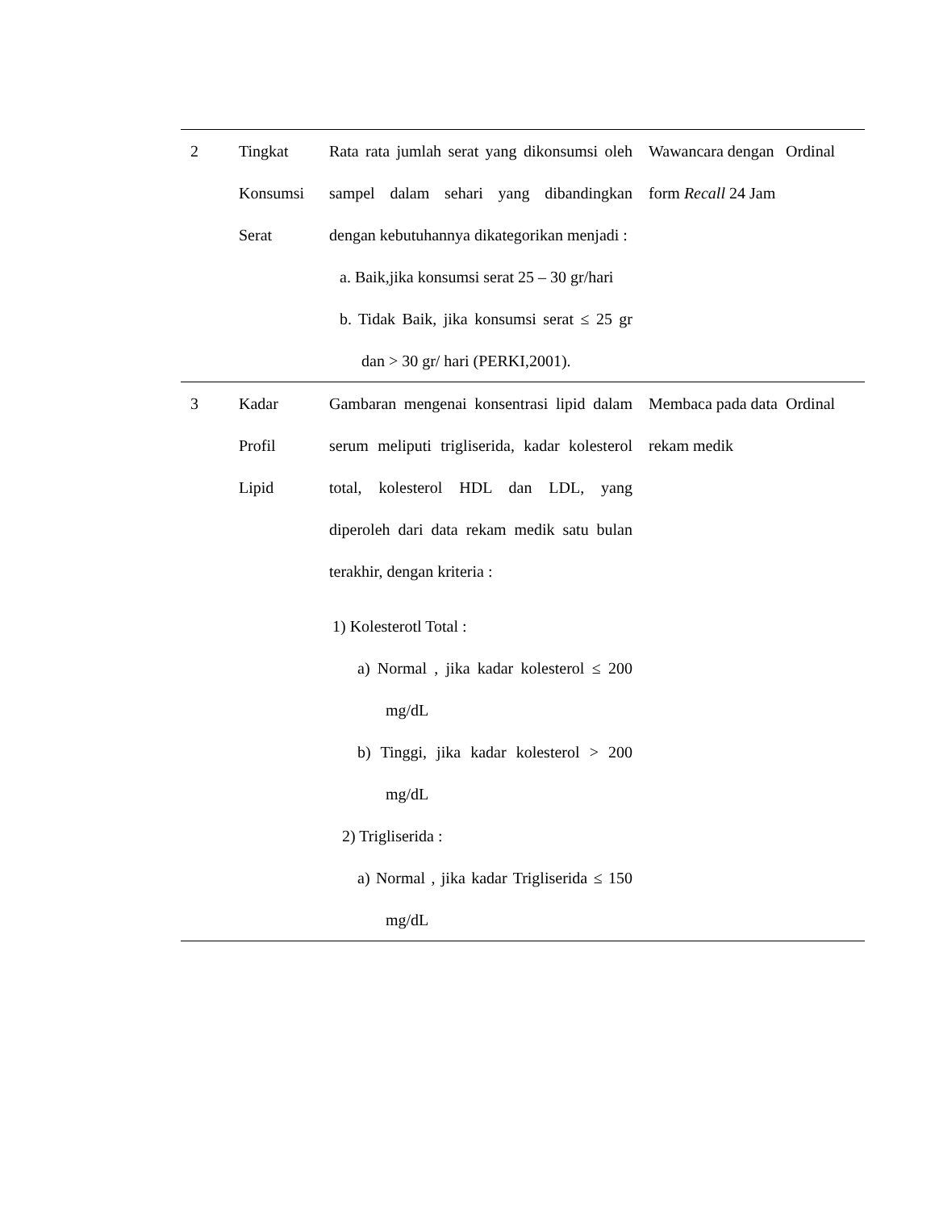| 2 | Tingkat Konsumsi Serat | Rata rata jumlah serat yang dikonsumsi oleh sampel dalam sehari yang dibandingkan dengan kebutuhannya dikategorikan menjadi : a. Baik,jika konsumsi serat 25 – 30 gr/hari b. Tidak Baik, jika konsumsi serat ≤ 25 gr dan > 30 gr/ hari (PERKI,2001). | Wawancara dengan form Recall 24 Jam | Ordinal |
| 3 | Kadar Profil Lipid | Gambaran mengenai konsentrasi lipid dalam serum meliputi trigliserida, kadar kolesterol total, kolesterol HDL dan LDL, yang diperoleh dari data rekam medik satu bulan terakhir, dengan kriteria : 1) Kolesterotl Total : a) Normal , jika kadar kolesterol ≤ 200 mg/dL b) Tinggi, jika kadar kolesterol > 200 mg/dL 2) Trigliserida : a) Normal , jika kadar Trigliserida ≤ 150 mg/dL | Membaca pada data rekam medik | Ordinal |